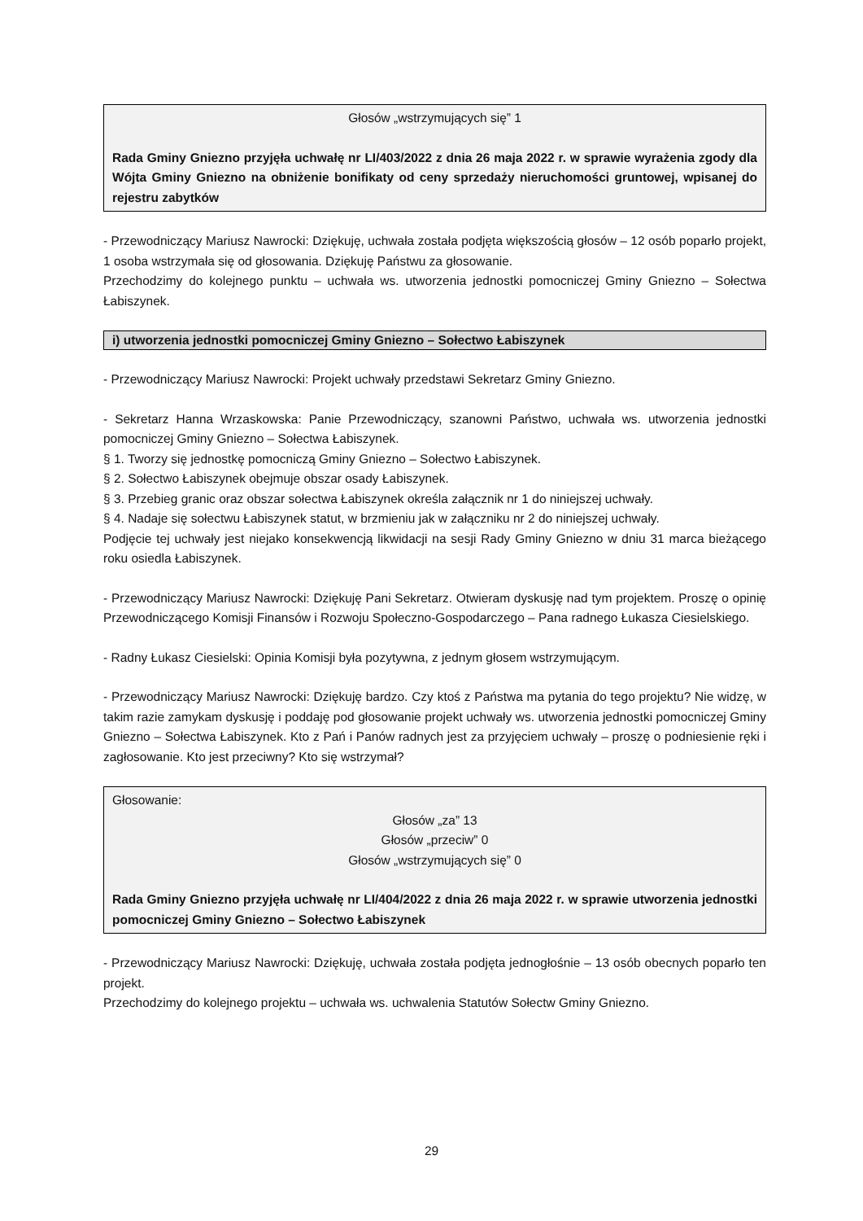Głosów „wstrzymujących się” 1
Rada Gminy Gniezno przyjęła uchwałę nr LI/403/2022 z dnia 26 maja 2022 r. w sprawie wyrażenia zgody dla Wójta Gminy Gniezno na obniżenie bonifikaty od ceny sprzedaży nieruchomości gruntowej, wpisanej do rejestru zabytków
- Przewodniczący Mariusz Nawrocki: Dziękuję, uchwała została podjęta większością głosów – 12 osób poparło projekt, 1 osoba wstrzymała się od głosowania. Dziękuję Państwu za głosowanie.
Przechodzimy do kolejnego punktu – uchwała ws. utworzenia jednostki pomocniczej Gminy Gniezno – Sołectwa Łabiszynek.
i) utworzenia jednostki pomocniczej Gminy Gniezno – Sołectwo Łabiszynek
- Przewodniczący Mariusz Nawrocki: Projekt uchwały przedstawi Sekretarz Gminy Gniezno.
- Sekretarz Hanna Wrzaskowska: Panie Przewodniczący, szanowni Państwo, uchwała ws. utworzenia jednostki pomocniczej Gminy Gniezno – Sołectwa Łabiszynek.
§ 1. Tworzy się jednostkę pomocniczą Gminy Gniezno – Sołectwo Łabiszynek.
§ 2. Sołectwo Łabiszynek obejmuje obszar osady Łabiszynek.
§ 3. Przebieg granic oraz obszar sołectwa Łabiszynek określa załącznik nr 1 do niniejszej uchwały.
§ 4. Nadaje się sołectwu Łabiszynek statut, w brzmieniu jak w załączniku nr 2 do niniejszej uchwały.
Podjęcie tej uchwały jest niejako konsekwencją likwidacji na sesji Rady Gminy Gniezno w dniu 31 marca bieżącego roku osiedla Łabiszynek.
- Przewodniczący Mariusz Nawrocki: Dziękuję Pani Sekretarz. Otwieram dyskusję nad tym projektem. Proszę o opinię Przewodniczącego Komisji Finansów i Rozwoju Społeczno-Gospodarczego – Pana radnego Łukasza Ciesielskiego.
- Radny Łukasz Ciesielski: Opinia Komisji była pozytywna, z jednym głosem wstrzymującym.
- Przewodniczący Mariusz Nawrocki: Dziękuję bardzo. Czy ktoś z Państwa ma pytania do tego projektu? Nie widzę, w takim razie zamykam dyskusję i poddaję pod głosowanie projekt uchwały ws. utworzenia jednostki pomocniczej Gminy Gniezno – Sołectwa Łabiszynek. Kto z Pań i Panów radnych jest za przyjęciem uchwały – proszę o podniesienie ręki i zagłosowanie. Kto jest przeciwny? Kto się wstrzymał?
Głosowanie:
Głosów „za” 13
Głosów „przeciw” 0
Głosów „wstrzymujących się” 0
Rada Gminy Gniezno przyjęła uchwałę nr LI/404/2022 z dnia 26 maja 2022 r. w sprawie utworzenia jednostki pomocniczej Gminy Gniezno – Sołectwo Łabiszynek
- Przewodniczący Mariusz Nawrocki: Dziękuję, uchwała została podjęta jednogłośnie – 13 osób obecnych poparło ten projekt.
Przechodzimy do kolejnego projektu – uchwała ws. uchwalenia Statutów Sołectw Gminy Gniezno.
29